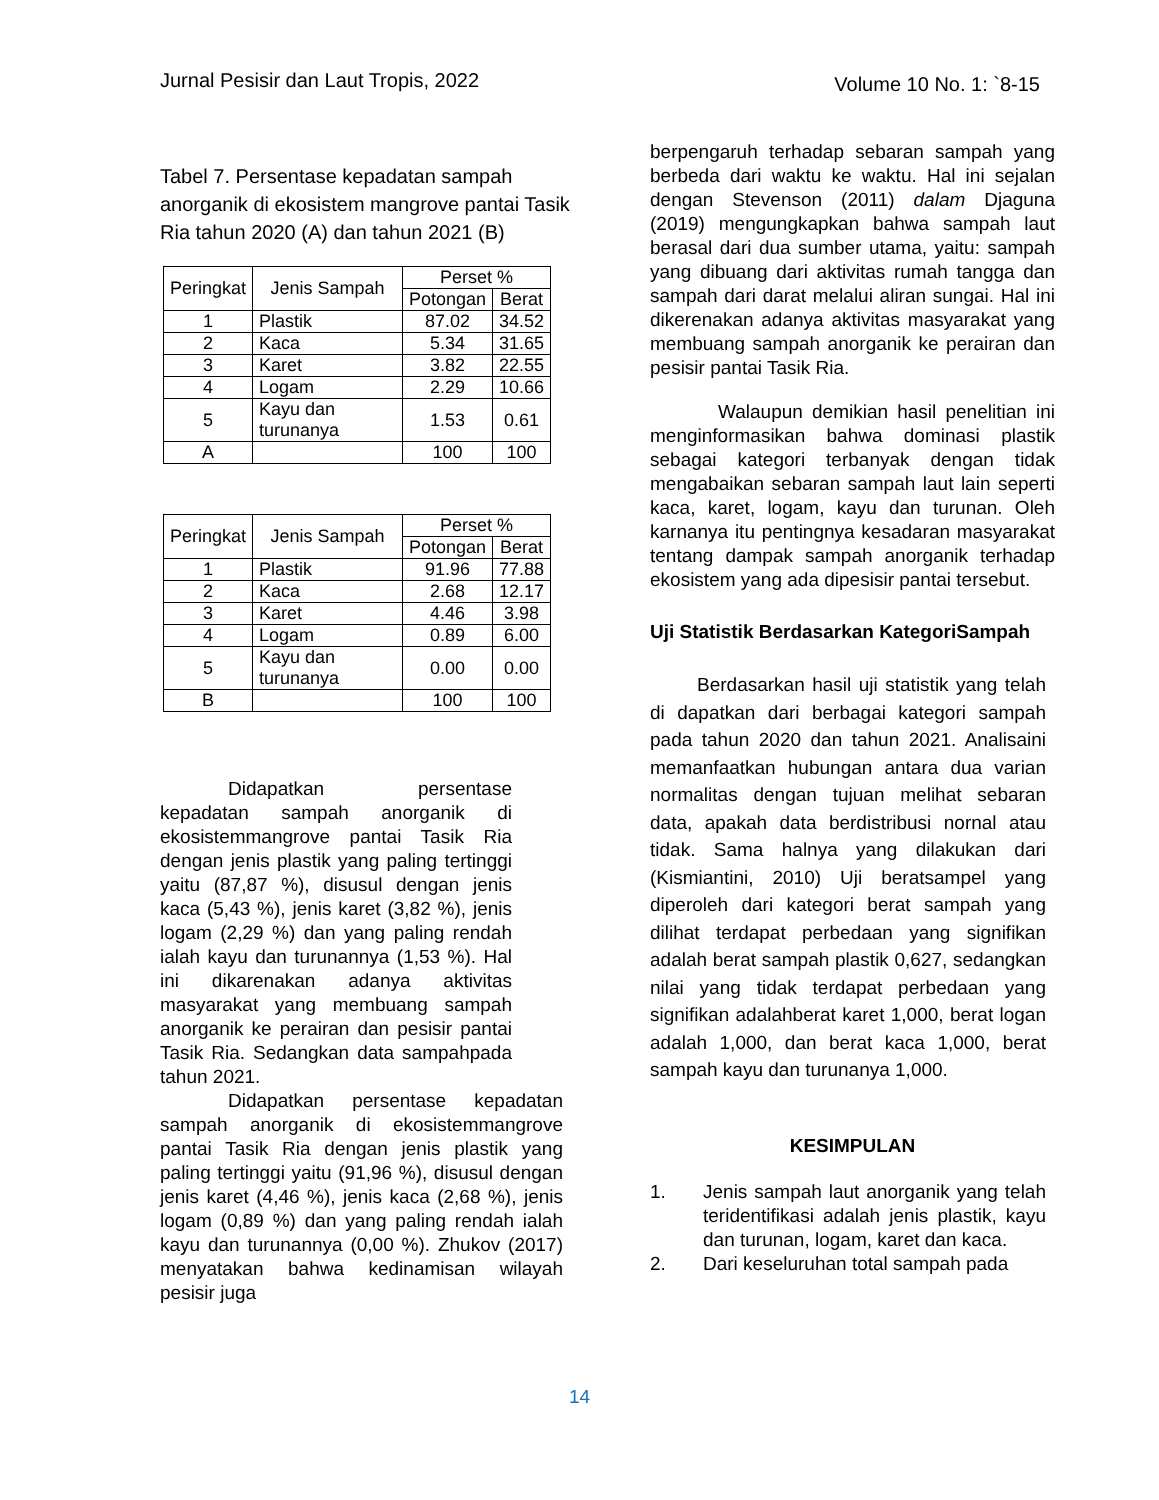Jurnal Pesisir dan Laut Tropis, 2022 Volume 10 No. 1: `8-15
Tabel 7. Persentase kepadatan sampah anorganik di ekosistem mangrove pantai Tasik Ria tahun 2020 (A) dan tahun 2021 (B)
| Peringkat | Jenis Sampah | Perset % | |
| --- | --- | --- | --- |
| | | Potongan | Berat |
| 1 | Plastik | 87.02 | 34.52 |
| 2 | Kaca | 5.34 | 31.65 |
| 3 | Karet | 3.82 | 22.55 |
| 4 | Logam | 2.29 | 10.66 |
| 5 | Kayu dan turunanya | 1.53 | 0.61 |
| A | | 100 | 100 |
| Peringkat | Jenis Sampah | Perset % | |
| --- | --- | --- | --- |
| | | Potongan | Berat |
| 1 | Plastik | 91.96 | 77.88 |
| 2 | Kaca | 2.68 | 12.17 |
| 3 | Karet | 4.46 | 3.98 |
| 4 | Logam | 0.89 | 6.00 |
| 5 | Kayu dan turunanya | 0.00 | 0.00 |
| B | | 100 | 100 |
Didapatkan persentase kepadatan sampah anorganik di ekosistemmangrove pantai Tasik Ria dengan jenis plastik yang paling tertinggi yaitu (87,87 %), disusul dengan jenis kaca (5,43 %), jenis karet (3,82 %), jenis logam (2,29 %) dan yang paling rendah ialah kayu dan turunannya (1,53 %). Hal ini dikarenakan adanya aktivitas masyarakat yang membuang sampah anorganik ke perairan dan pesisir pantai Tasik Ria. Sedangkan data sampahpada tahun 2021.
Didapatkan persentase kepadatan sampah anorganik di ekosistemmangrove pantai Tasik Ria dengan jenis plastik yang paling tertinggi yaitu (91,96 %), disusul dengan jenis karet (4,46 %), jenis kaca (2,68 %), jenis logam (0,89 %) dan yang paling rendah ialah kayu dan turunannya (0,00 %). Zhukov (2017) menyatakan bahwa kedinamisan wilayah pesisir juga
berpengaruh terhadap sebaran sampah yang berbeda dari waktu ke waktu. Hal ini sejalan dengan Stevenson (2011) dalam Djaguna (2019) mengungkapkan bahwa sampah laut berasal dari dua sumber utama, yaitu: sampah yang dibuang dari aktivitas rumah tangga dan sampah dari darat melalui aliran sungai. Hal ini dikerenakan adanya aktivitas masyarakat yang membuang sampah anorganik ke perairan dan pesisir pantai Tasik Ria.
Walaupun demikian hasil penelitian ini menginformasikan bahwa dominasi plastik sebagai kategori terbanyak dengan tidak mengabaikan sebaran sampah laut lain seperti kaca, karet, logam, kayu dan turunan. Oleh karnanya itu pentingnya kesadaran masyarakat tentang dampak sampah anorganik terhadap ekosistem yang ada dipesisir pantai tersebut.
Uji Statistik Berdasarkan KategoriSampah
Berdasarkan hasil uji statistik yang telah di dapatkan dari berbagai kategori sampah pada tahun 2020 dan tahun 2021. Analisaini memanfaatkan hubungan antara dua varian normalitas dengan tujuan melihat sebaran data, apakah data berdistribusi nornal atau tidak. Sama halnya yang dilakukan dari (Kismiantini, 2010) Uji beratsampel yang diperoleh dari kategori berat sampah yang dilihat terdapat perbedaan yang signifikan adalah berat sampah plastik 0,627, sedangkan nilai yang tidak terdapat perbedaan yang signifikan adalahberat karet 1,000, berat logan adalah 1,000, dan berat kaca 1,000, berat sampah kayu dan turunanya 1,000.
KESIMPULAN
1. Jenis sampah laut anorganik yang telah teridentifikasi adalah jenis plastik, kayu dan turunan, logam, karet dan kaca.
2. Dari keseluruhan total sampah pada
14